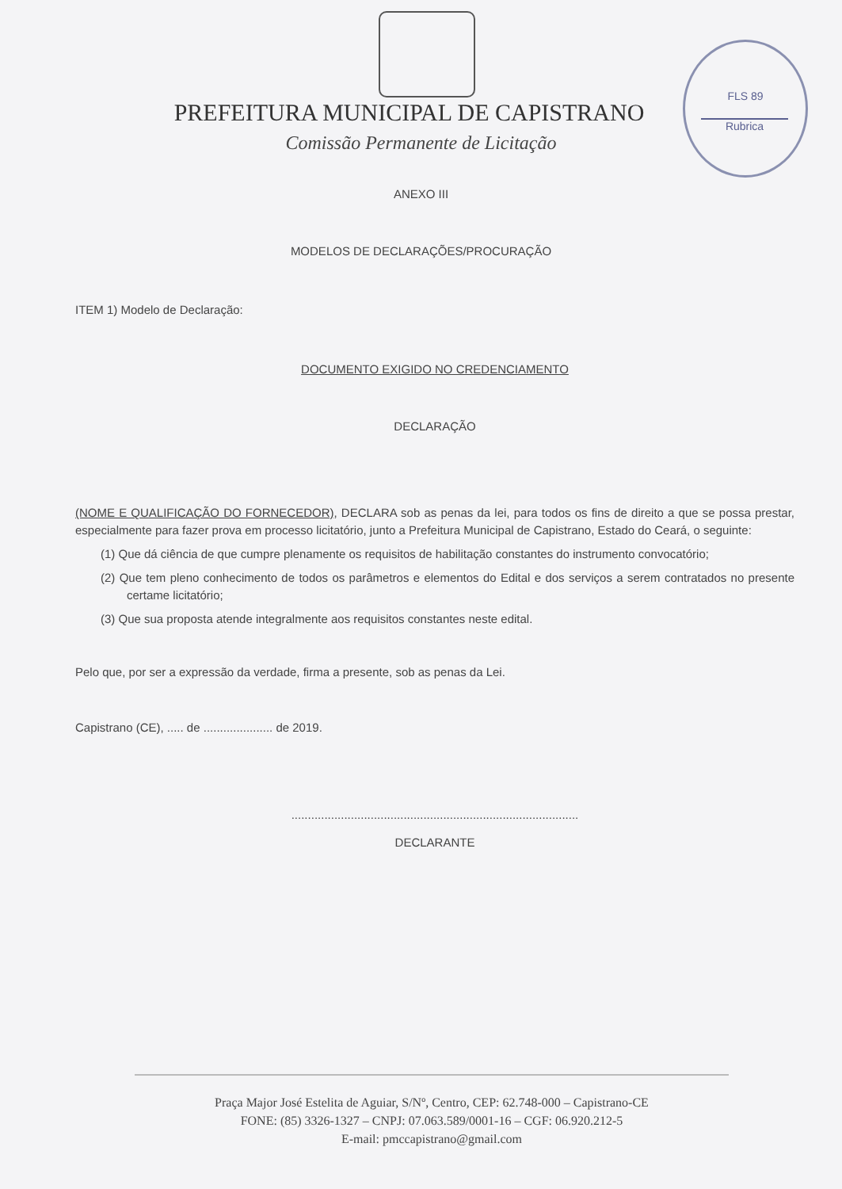FLS 89
Rubrica
PREFEITURA MUNICIPAL DE CAPISTRANO
Comissão Permanente de Licitação
ANEXO III
MODELOS DE DECLARAÇÕES/PROCURAÇÃO
ITEM 1) Modelo de Declaração:
DOCUMENTO EXIGIDO NO CREDENCIAMENTO
DECLARAÇÃO
(NOME E QUALIFICAÇÃO DO FORNECEDOR), DECLARA sob as penas da lei, para todos os fins de direito a que se possa prestar, especialmente para fazer prova em processo licitatório, junto a Prefeitura Municipal de Capistrano, Estado do Ceará, o seguinte:
(1) Que dá ciência de que cumpre plenamente os requisitos de habilitação constantes do instrumento convocatório;
(2) Que tem pleno conhecimento de todos os parâmetros e elementos do Edital e dos serviços a serem contratados no presente certame licitatório;
(3) Que sua proposta atende integralmente aos requisitos constantes neste edital.
Pelo que, por ser a expressão da verdade, firma a presente, sob as penas da Lei.
Capistrano (CE), ..... de ..................... de 2019.
.......................................................................................
DECLARANTE
Praça Major José Estelita de Aguiar, S/Nº, Centro, CEP: 62.748-000 – Capistrano-CE
FONE: (85) 3326-1327 – CNPJ: 07.063.589/0001-16 – CGF: 06.920.212-5
E-mail: pmccapistrano@gmail.com